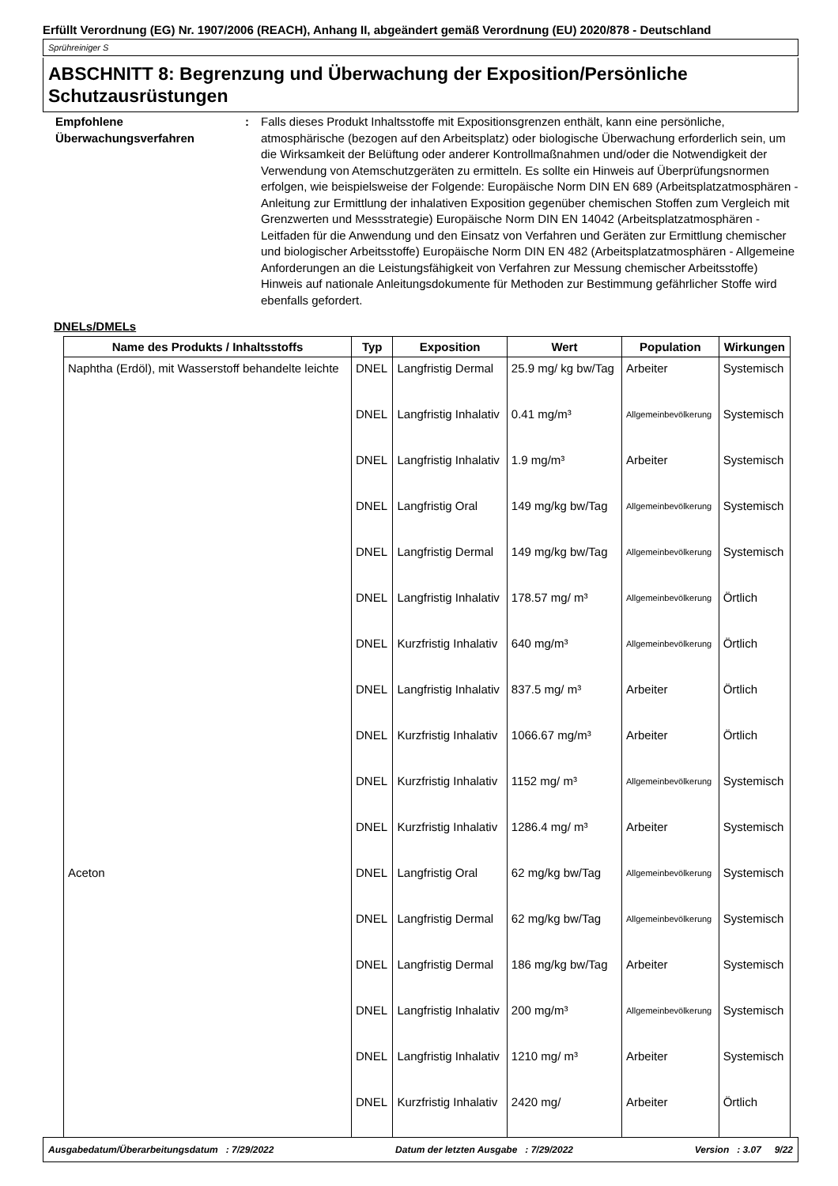Erfüllt Verordnung (EG) Nr. 1907/2006 (REACH), Anhang II, abgeändert gemäß Verordnung (EU) 2020/878 - Deutschland
Sprühreiniger S
ABSCHNITT 8: Begrenzung und Überwachung der Exposition/Persönliche Schutzausrüstungen
Empfohlene Überwachungsverfahren
: Falls dieses Produkt Inhaltsstoffe mit Expositionsgrenzen enthält, kann eine persönliche, atmosphärische (bezogen auf den Arbeitsplatz) oder biologische Überwachung erforderlich sein, um die Wirksamkeit der Belüftung oder anderer Kontrollmaßnahmen und/oder die Notwendigkeit der Verwendung von Atemschutzgeräten zu ermitteln. Es sollte ein Hinweis auf Überprüfungsnormen erfolgen, wie beispielsweise der Folgende: Europäische Norm DIN EN 689 (Arbeitsplatzatmosphären - Anleitung zur Ermittlung der inhalativen Exposition gegenüber chemischen Stoffen zum Vergleich mit Grenzwerten und Messstrategie) Europäische Norm DIN EN 14042 (Arbeitsplatzatmosphären - Leitfaden für die Anwendung und den Einsatz von Verfahren und Geräten zur Ermittlung chemischer und biologischer Arbeitsstoffe) Europäische Norm DIN EN 482 (Arbeitsplatzatmosphären - Allgemeine Anforderungen an die Leistungsfähigkeit von Verfahren zur Messung chemischer Arbeitsstoffe) Hinweis auf nationale Anleitungsdokumente für Methoden zur Bestimmung gefährlicher Stoffe wird ebenfalls gefordert.
DNELs/DMELs
| Name des Produkts / Inhaltsstoffs | Typ | Exposition | Wert | Population | Wirkungen |
| --- | --- | --- | --- | --- | --- |
| Naphtha (Erdöl), mit Wasserstoff behandelte leichte | DNEL | Langfristig Dermal | 25.9 mg/ kg bw/Tag | Arbeiter | Systemisch |
| | DNEL | Langfristig Inhalativ | 0.41 mg/m³ | Allgemeinbevölkerung | Systemisch |
| | DNEL | Langfristig Inhalativ | 1.9 mg/m³ | Arbeiter | Systemisch |
| | DNEL | Langfristig Oral | 149 mg/kg bw/Tag | Allgemeinbevölkerung | Systemisch |
| | DNEL | Langfristig Dermal | 149 mg/kg bw/Tag | Allgemeinbevölkerung | Systemisch |
| | DNEL | Langfristig Inhalativ | 178.57 mg/ m³ | Allgemeinbevölkerung | Örtlich |
| | DNEL | Kurzfristig Inhalativ | 640 mg/m³ | Allgemeinbevölkerung | Örtlich |
| | DNEL | Langfristig Inhalativ | 837.5 mg/ m³ | Arbeiter | Örtlich |
| | DNEL | Kurzfristig Inhalativ | 1066.67 mg/m³ | Arbeiter | Örtlich |
| | DNEL | Kurzfristig Inhalativ | 1152 mg/ m³ | Allgemeinbevölkerung | Systemisch |
| | DNEL | Kurzfristig Inhalativ | 1286.4 mg/ m³ | Arbeiter | Systemisch |
| Aceton | DNEL | Langfristig Oral | 62 mg/kg bw/Tag | Allgemeinbevölkerung | Systemisch |
| | DNEL | Langfristig Dermal | 62 mg/kg bw/Tag | Allgemeinbevölkerung | Systemisch |
| | DNEL | Langfristig Dermal | 186 mg/kg bw/Tag | Arbeiter | Systemisch |
| | DNEL | Langfristig Inhalativ | 200 mg/m³ | Allgemeinbevölkerung | Systemisch |
| | DNEL | Langfristig Inhalativ | 1210 mg/ m³ | Arbeiter | Systemisch |
| | DNEL | Kurzfristig Inhalativ | 2420 mg/ | Arbeiter | Örtlich |
Ausgabedatum/Überarbeitungsdatum : 7/29/2022 Datum der letzten Ausgabe : 7/29/2022 Version : 3.07 9/22